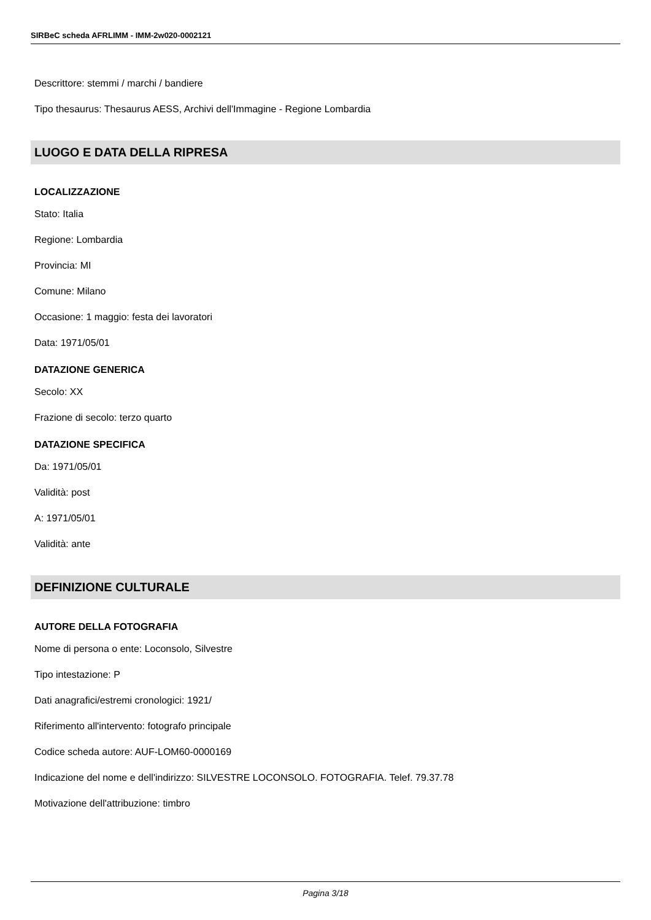SIRBeC scheda AFRLIMM - IMM-2w020-0002121
Descrittore: stemmi / marchi / bandiere
Tipo thesaurus: Thesaurus AESS, Archivi dell'Immagine - Regione Lombardia
LUOGO E DATA DELLA RIPRESA
LOCALIZZAZIONE
Stato: Italia
Regione: Lombardia
Provincia: MI
Comune: Milano
Occasione: 1 maggio: festa dei lavoratori
Data: 1971/05/01
DATAZIONE GENERICA
Secolo: XX
Frazione di secolo: terzo quarto
DATAZIONE SPECIFICA
Da: 1971/05/01
Validità: post
A: 1971/05/01
Validità: ante
DEFINIZIONE CULTURALE
AUTORE DELLA FOTOGRAFIA
Nome di persona o ente: Loconsolo, Silvestre
Tipo intestazione: P
Dati anagrafici/estremi cronologici: 1921/
Riferimento all'intervento: fotografo principale
Codice scheda autore: AUF-LOM60-0000169
Indicazione del nome e dell'indirizzo: SILVESTRE LOCONSOLO. FOTOGRAFIA. Telef. 79.37.78
Motivazione dell'attribuzione: timbro
Pagina 3/18